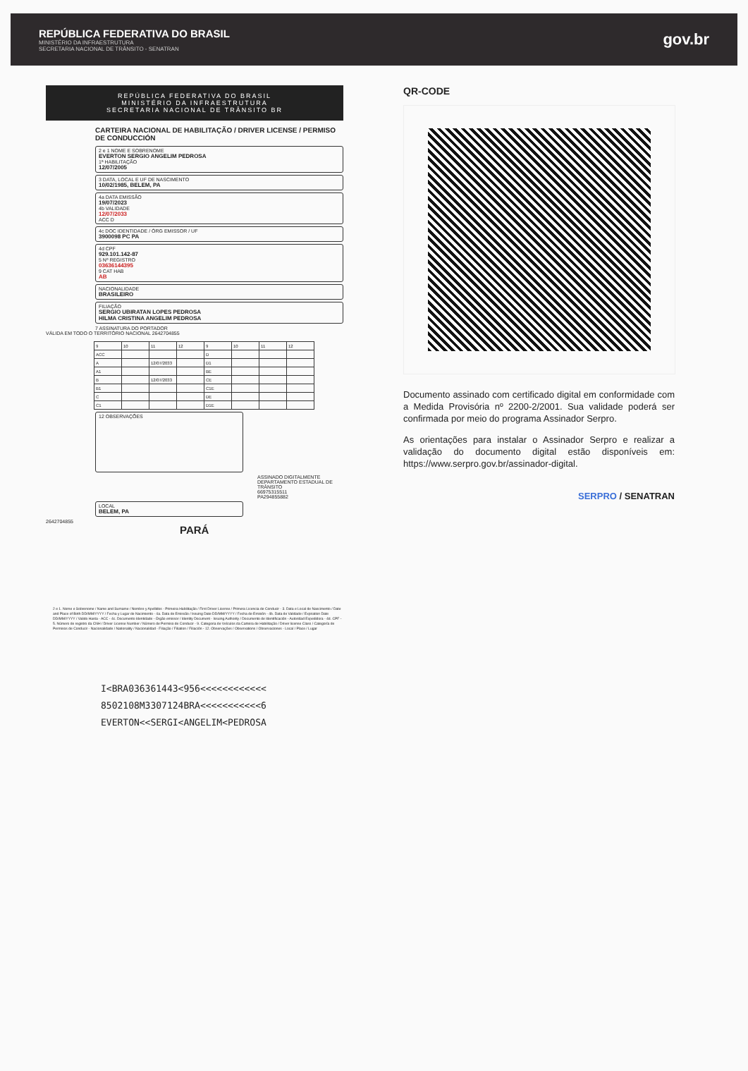REPÚBLICA FEDERATIVA DO BRASIL
MINISTÉRIO DA INFRAESTRUTURA
SECRETARIA NACIONAL DE TRÂNSITO - SENATRAN
gov.br
REPÚBLICA FEDERATIVA DO BRASIL
MINISTÉRIO DA INFRAESTRUTURA
SECRETARIA NACIONAL DE TRÂNSITO BR
CARTEIRA NACIONAL DE HABILITAÇÃO / DRIVER LICENSE / PERMISO DE CONDUCCIÓN
2 e 1 NOME E SOBRENOME
EVERTON SERGIO ANGELIM PEDROSA
1ª HABILITAÇÃO
12/07/2005
3 DATA, LOCAL E UF DE NASCIMENTO
10/02/1985, BELEM, PA
4a DATA EMISSÃO
19/07/2023
4b VALIDADE
12/07/2033
ACC D
4c DOC IDENTIDADE / ÓRG EMISSOR / UF
3900098 PC PA
4d CPF
929.101.142-87
5 Nº REGISTRO
03636144395
9 CAT HAB
AB
NACIONALIDADE
BRASILEIRO
FILIAÇÃO
SERGIO UBIRATAN LOPES PEDROSA
HILMA CRISTINA ANGELIM PEDROSA
7 ASSINATURA DO PORTADOR
VÁLIDA EM TODO O TERRITÓRIO NACIONAL 2642704855
| 9 | 10 | 11 | 12 | 9 | 10 | 11 | 12 |
| ACC | | | | D | | | |
| A | | 12/07/2033 | | D1 | | | |
| A1 | | | | BE | | | |
| B | | 12/07/2033 | | CE | | | |
| B1 | | | | C1E | | | |
| C | | | | DE | | | |
| C1 | | | | D1E | | | |
12 OBSERVAÇÕES
ASSINADO DIGITALMENTE
DEPARTAMENTO ESTADUAL DE TRÂNSITO
66975315511
PA294855882
LOCAL
BELEM, PA
2642704855
PARÁ
2 e 1. Nome e Sobrenome / Name and Surname / Nombre y Apellidos - Primeira Habilitação / First Driver License / Primera Licencia de Conducir - 3. Data e Local de Nascimento / Date and Place of Birth DD/MM/YYYY / Fecha y Lugar de Nacimiento - 4a. Data de Emissão / Issuing Date DD/MM/YYYY / Fecha de Emisión - 4b. Data de Validade / Expiration Date DD/MM/YYYY / Valido Hasta - ACC - 4c. Documento Identidade - Órgão emissor / Identity Document - Issuing Authority / Documento de Identificación - Autoridad Expedidora - 4d. CPF - 5. Número de registro da CNH / Driver License Number / Número de Permiso de Conducir - 9. Categoria de Veículos da Carteira de Habilitação / Driver license Class / Categoría de Permisos de Conducir - Nacionalidade / Nationality / Nacionalidad - Filiação / Filiation / Filiación - 12. Observações / Observations / Observaciones - Local / Place / Lugar
I<BRA036361443<956<<<<<<<<<<<<
8502108M3307124BRA<<<<<<<<<<<6
EVERTON<<SERGI<ANGELIM<PEDROSA
QR-CODE
Documento assinado com certificado digital em conformidade com a Medida Provisória nº 2200-2/2001. Sua validade poderá ser confirmada por meio do programa Assinador Serpro.
As orientações para instalar o Assinador Serpro e realizar a validação do documento digital estão disponíveis em: https://www.serpro.gov.br/assinador-digital.
SERPRO / SENATRAN